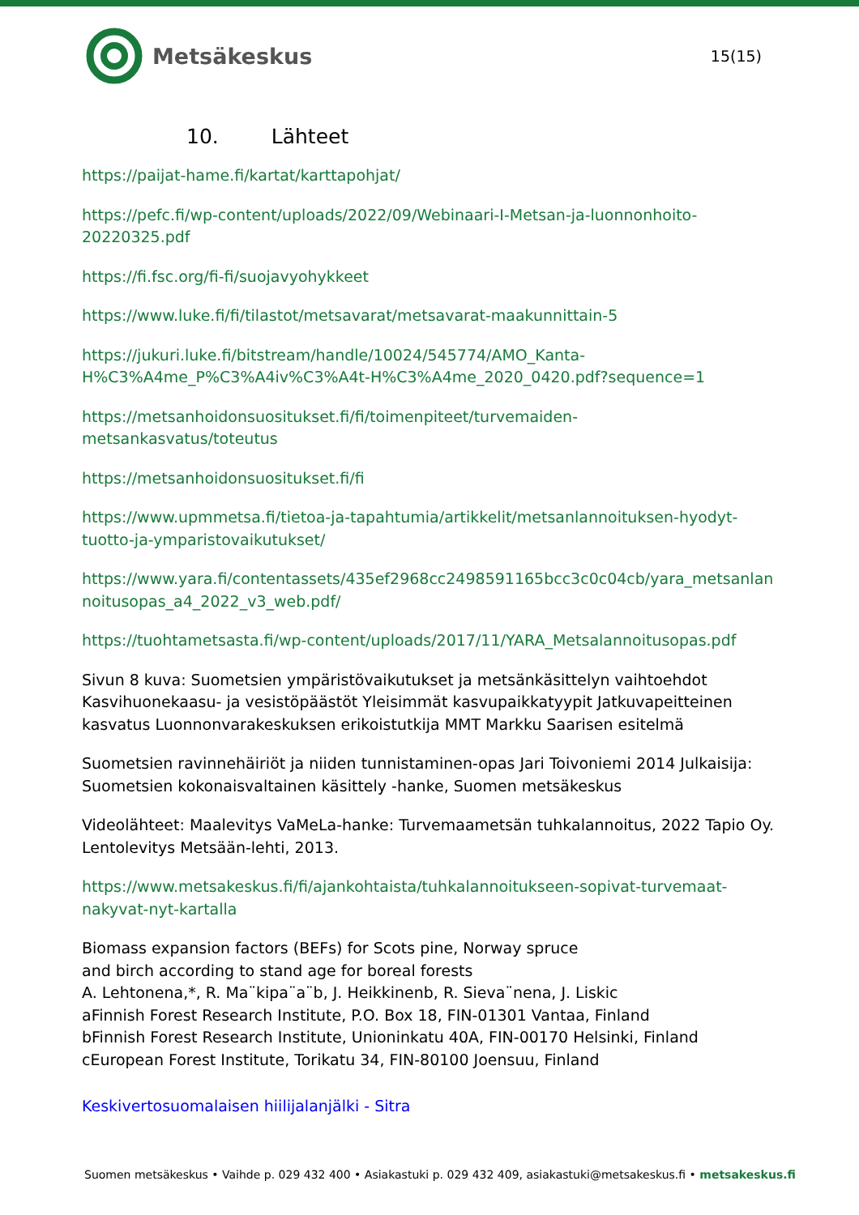Metsäkeskus
15(15)
10. Lähteet
https://paijat-hame.fi/kartat/karttapohjat/
https://pefc.fi/wp-content/uploads/2022/09/Webinaari-I-Metsan-ja-luonnonhoito-20220325.pdf
https://fi.fsc.org/fi-fi/suojavyohykkeet
https://www.luke.fi/fi/tilastot/metsavarat/metsavarat-maakunnittain-5
https://jukuri.luke.fi/bitstream/handle/10024/545774/AMO_Kanta-
H%C3%A4me_P%C3%A4iv%C3%A4t-H%C3%A4me_2020_0420.pdf?sequence=1
https://metsanhoidonsuositukset.fi/fi/toimenpiteet/turvemaiden-
metsankasvatus/toteutus
https://metsanhoidonsuositukset.fi/fi
https://www.upmmetsa.fi/tietoa-ja-tapahtumia/artikkelit/metsanlannoituksen-hyodyt-
tuotto-ja-ymparistovaikutukset/
https://www.yara.fi/contentassets/435ef2968cc2498591165bcc3c0c04cb/yara_metsanlan
noitusopas_a4_2022_v3_web.pdf/
https://tuohtametsasta.fi/wp-content/uploads/2017/11/YARA_Metsalannoitusopas.pdf
Sivun 8 kuva: Suometsien ympäristövaikutukset ja metsänkäsittelyn vaihtoehdot Kasvihuonekaasu- ja vesistöpäästöt Yleisimmät kasvupaikkatyypit Jatkuvapeitteinen kasvatus Luonnonvarakeskuksen erikoistutkija MMT Markku Saarisen esitelmä
Suometsien ravinnehäiriöt ja niiden tunnistaminen-opas Jari Toivoniemi 2014 Julkaisija: Suometsien kokonaisvaltainen käsittely -hanke, Suomen metsäkeskus
Videolähteet: Maalevitys VaMeLa-hanke: Turvemaametsän tuhkalannoitus, 2022 Tapio Oy. Lentolevitys Metsään-lehti, 2013.
https://www.metsakeskus.fi/fi/ajankohtaista/tuhkalannoitukseen-sopivat-turvemaat-
nakyvat-nyt-kartalla
Biomass expansion factors (BEFs) for Scots pine, Norway spruce
and birch according to stand age for boreal forests
A. Lehtonena,*, R. Ma¨kipa¨a¨b, J. Heikkinenb, R. Sieva¨nena, J. Liskic
aFinnish Forest Research Institute, P.O. Box 18, FIN-01301 Vantaa, Finland
bFinnish Forest Research Institute, Unioninkatu 40A, FIN-00170 Helsinki, Finland
cEuropean Forest Institute, Torikatu 34, FIN-80100 Joensuu, Finland
Keskivertosuomalaisen hiilijalanjälki - Sitra
Suomen metsäkeskus • Vaihde p. 029 432 400 • Asiakastuki p. 029 432 409, asiakastuki@metsakeskus.fi • metsakeskus.fi